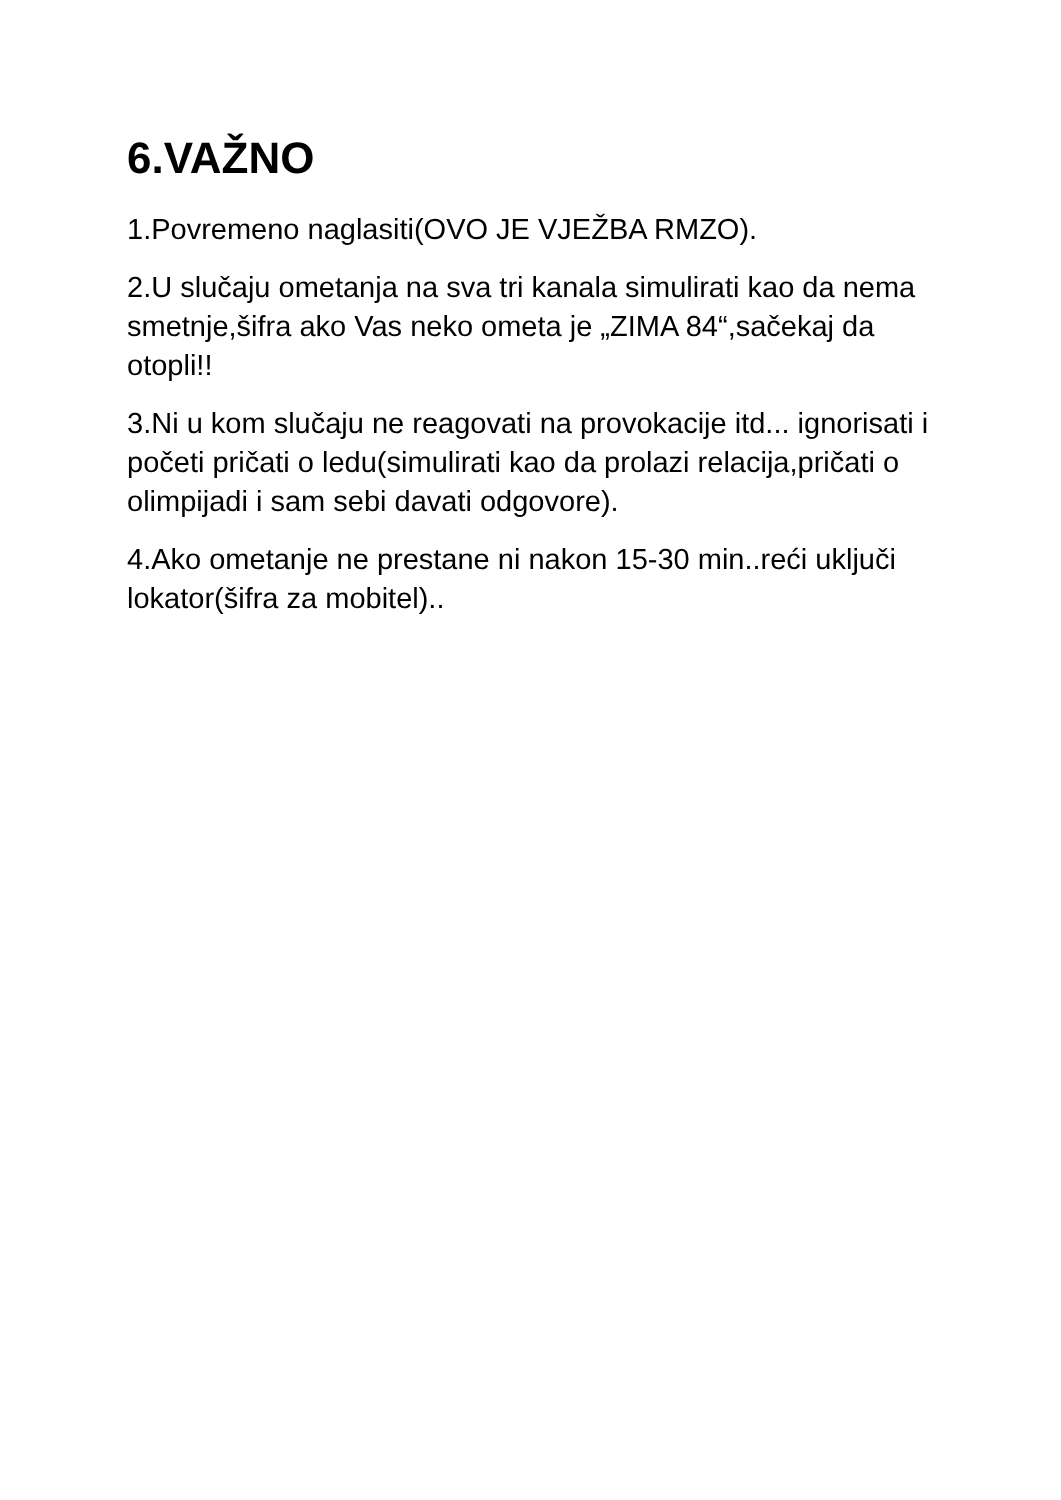6.VAŽNO
1.Povremeno naglasiti(OVO JE VJEŽBA RMZO).
2.U slučaju ometanja na sva tri kanala simulirati kao da nema smetnje,šifra ako Vas neko ometa je „ZIMA 84“,sačekaj da otopli!!
3.Ni u kom slučaju ne reagovati na provokacije itd... ignorisati i početi pričati o ledu(simulirati kao da prolazi relacija,pričati o olimpijadi i sam sebi davati odgovore).
4.Ako ometanje ne prestane ni nakon 15-30 min..reći uključi lokator(šifra za mobitel)..